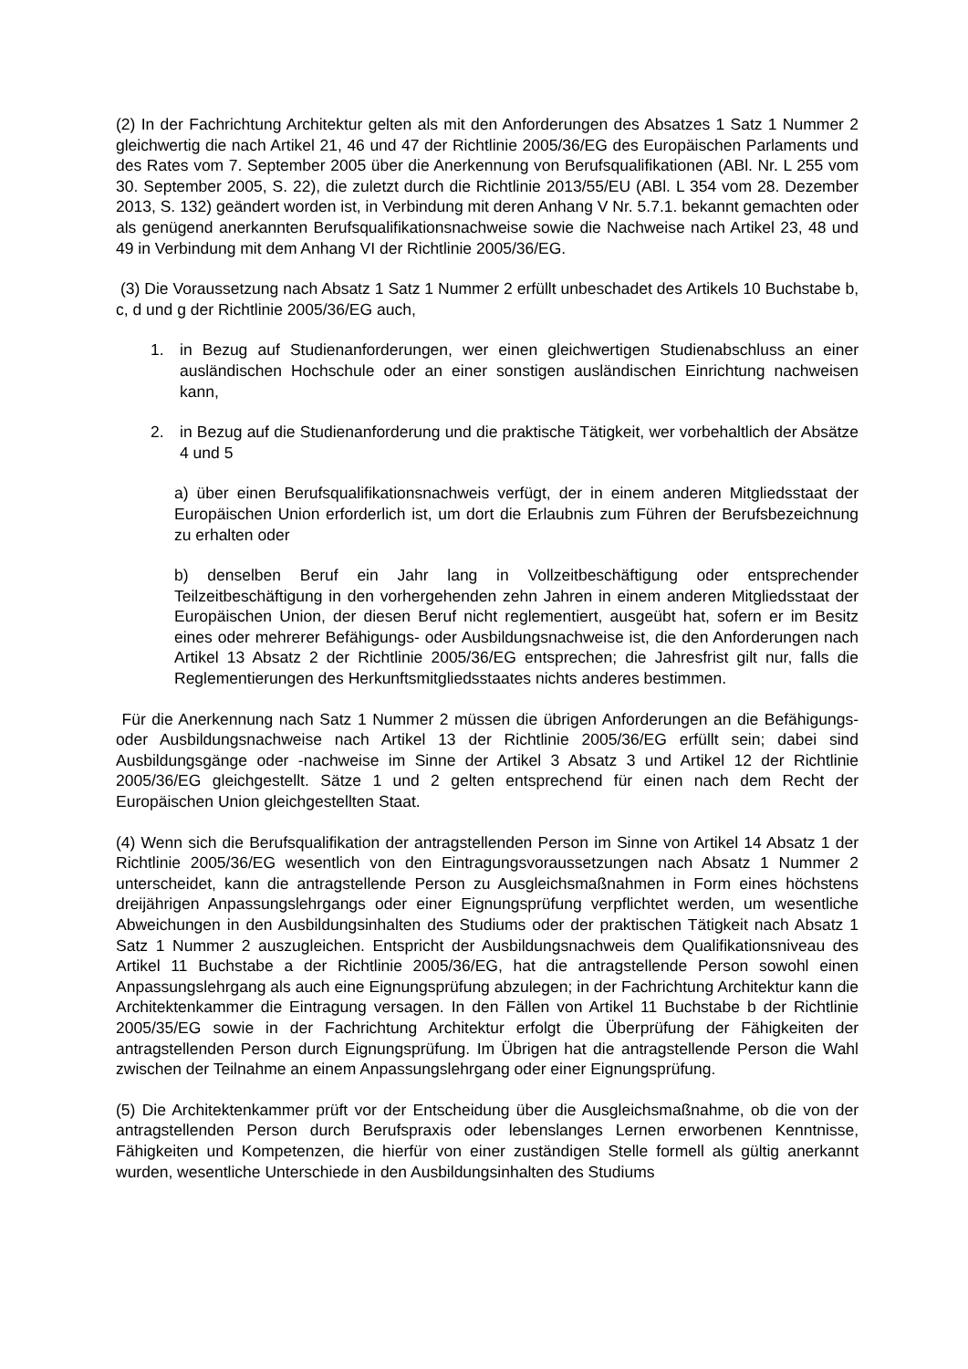(2) In der Fachrichtung Architektur gelten als mit den Anforderungen des Absatzes 1 Satz 1 Nummer 2 gleichwertig die nach Artikel 21, 46 und 47 der Richtlinie 2005/36/EG des Europäischen Parlaments und des Rates vom 7. September 2005 über die Anerkennung von Berufsqualifikationen (ABl. Nr. L 255 vom 30. September 2005, S. 22), die zuletzt durch die Richtlinie 2013/55/EU (ABl. L 354 vom 28. Dezember 2013, S. 132) geändert worden ist, in Verbindung mit deren Anhang V Nr. 5.7.1. bekannt gemachten oder als genügend anerkannten Berufsqualifikationsnachweise sowie die Nachweise nach Artikel 23, 48 und 49 in Verbindung mit dem Anhang VI der Richtlinie 2005/36/EG.
(3) Die Voraussetzung nach Absatz 1 Satz 1 Nummer 2 erfüllt unbeschadet des Artikels 10 Buchstabe b, c, d und g der Richtlinie 2005/36/EG auch,
1. in Bezug auf Studienanforderungen, wer einen gleichwertigen Studienabschluss an einer ausländischen Hochschule oder an einer sonstigen ausländischen Einrichtung nachweisen kann,
2. in Bezug auf die Studienanforderung und die praktische Tätigkeit, wer vorbehaltlich der Absätze 4 und 5
a) über einen Berufsqualifikationsnachweis verfügt, der in einem anderen Mitgliedsstaat der Europäischen Union erforderlich ist, um dort die Erlaubnis zum Führen der Berufsbezeichnung zu erhalten oder
b) denselben Beruf ein Jahr lang in Vollzeitbeschäftigung oder entsprechender Teilzeitbeschäftigung in den vorhergehenden zehn Jahren in einem anderen Mitgliedsstaat der Europäischen Union, der diesen Beruf nicht reglementiert, ausgeübt hat, sofern er im Besitz eines oder mehrerer Befähigungs- oder Ausbildungsnachweise ist, die den Anforderungen nach Artikel 13 Absatz 2 der Richtlinie 2005/36/EG entsprechen; die Jahresfrist gilt nur, falls die Reglementierungen des Herkunftsmitgliedsstaates nichts anderes bestimmen.
Für die Anerkennung nach Satz 1 Nummer 2 müssen die übrigen Anforderungen an die Befähigungs- oder Ausbildungsnachweise nach Artikel 13 der Richtlinie 2005/36/EG erfüllt sein; dabei sind Ausbildungsgänge oder -nachweise im Sinne der Artikel 3 Absatz 3 und Artikel 12 der Richtlinie 2005/36/EG gleichgestellt. Sätze 1 und 2 gelten entsprechend für einen nach dem Recht der Europäischen Union gleichgestellten Staat.
(4) Wenn sich die Berufsqualifikation der antragstellenden Person im Sinne von Artikel 14 Absatz 1 der Richtlinie 2005/36/EG wesentlich von den Eintragungsvoraussetzungen nach Absatz 1 Nummer 2 unterscheidet, kann die antragstellende Person zu Ausgleichsmaßnahmen in Form eines höchstens dreijährigen Anpassungslehrgangs oder einer Eignungsprüfung verpflichtet werden, um wesentliche Abweichungen in den Ausbildungsinhalten des Studiums oder der praktischen Tätigkeit nach Absatz 1 Satz 1 Nummer 2 auszugleichen. Entspricht der Ausbildungsnachweis dem Qualifikationsniveau des Artikel 11 Buchstabe a der Richtlinie 2005/36/EG, hat die antragstellende Person sowohl einen Anpassungslehrgang als auch eine Eignungsprüfung abzulegen; in der Fachrichtung Architektur kann die Architektenkammer die Eintragung versagen. In den Fällen von Artikel 11 Buchstabe b der Richtlinie 2005/35/EG sowie in der Fachrichtung Architektur erfolgt die Überprüfung der Fähigkeiten der antragstellenden Person durch Eignungsprüfung. Im Übrigen hat die antragstellende Person die Wahl zwischen der Teilnahme an einem Anpassungslehrgang oder einer Eignungsprüfung.
(5) Die Architektenkammer prüft vor der Entscheidung über die Ausgleichsmaßnahme, ob die von der antragstellenden Person durch Berufspraxis oder lebenslanges Lernen erworbenen Kenntnisse, Fähigkeiten und Kompetenzen, die hierfür von einer zuständigen Stelle formell als gültig anerkannt wurden, wesentliche Unterschiede in den Ausbildungsinhalten des Studiums